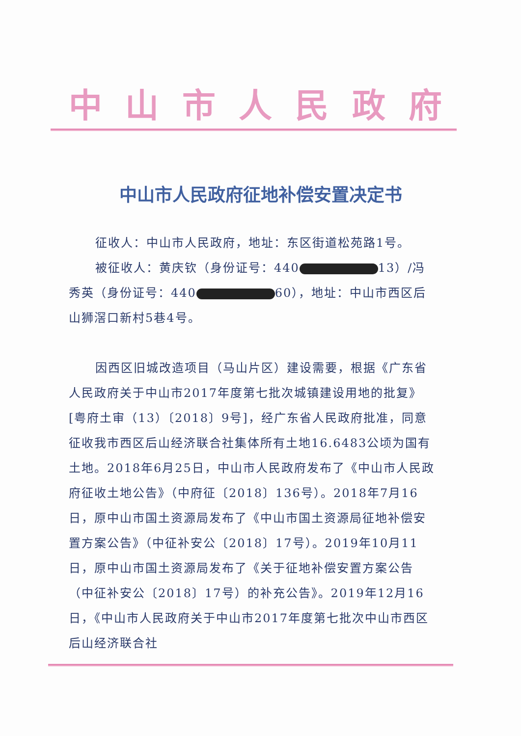中山市人民政府
中山市人民政府征地补偿安置决定书
征收人：中山市人民政府，地址：东区街道松苑路1号。
被征收人：黄庆钦（身份证号：440 13）/冯秀英（身份证号：440 60），地址：中山市西区后山狮滘口新村5巷4号。
因西区旧城改造项目（马山片区）建设需要，根据《广东省人民政府关于中山市2017年度第七批次城镇建设用地的批复》[粤府土审（13）〔2018〕9号]，经广东省人民政府批准，同意征收我市西区后山经济联合社集体所有土地16.6483公顷为国有土地。2018年6月25日，中山市人民政府发布了《中山市人民政府征收土地公告》（中府征〔2018〕136号）。2018年7月16日，原中山市国土资源局发布了《中山市国土资源局征地补偿安置方案公告》（中征补安公〔2018〕17号）。2019年10月11日，原中山市国土资源局发布了《关于征地补偿安置方案公告（中征补安公〔2018〕17号）的补充公告》。2019年12月16日，《中山市人民政府关于中山市2017年度第七批次中山市西区后山经济联合社